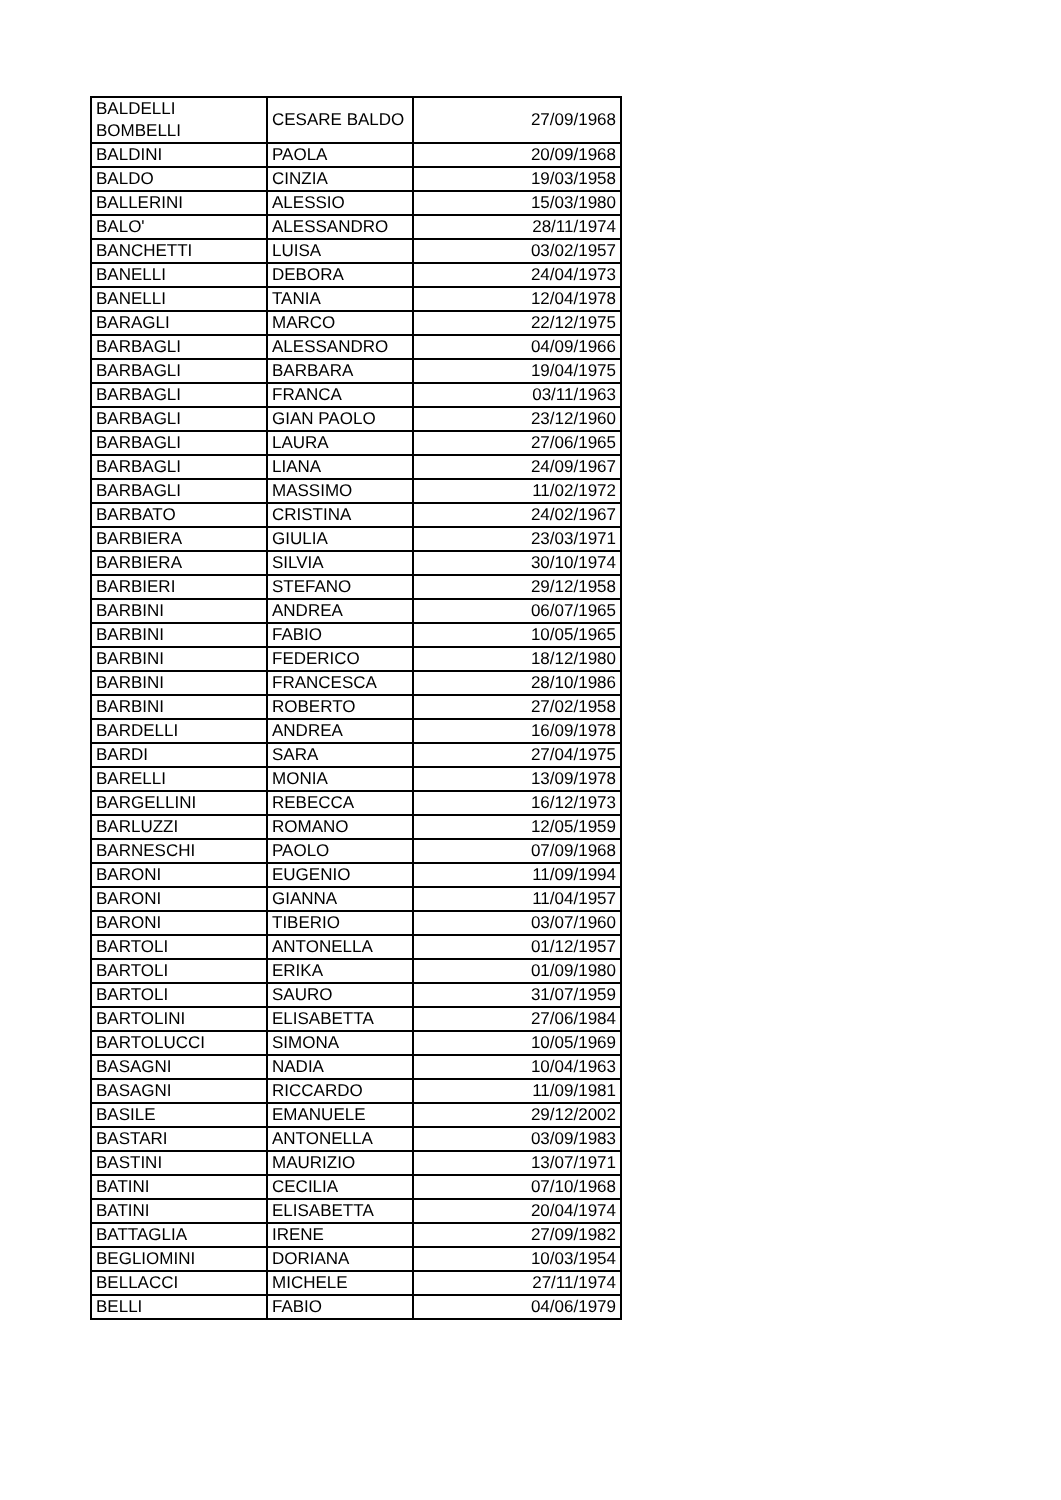| BALDELLI BOMBELLI | CESARE BALDO | 27/09/1968 |
| BALDINI | PAOLA | 20/09/1968 |
| BALDO | CINZIA | 19/03/1958 |
| BALLERINI | ALESSIO | 15/03/1980 |
| BALO' | ALESSANDRO | 28/11/1974 |
| BANCHETTI | LUISA | 03/02/1957 |
| BANELLI | DEBORA | 24/04/1973 |
| BANELLI | TANIA | 12/04/1978 |
| BARAGLI | MARCO | 22/12/1975 |
| BARBAGLI | ALESSANDRO | 04/09/1966 |
| BARBAGLI | BARBARA | 19/04/1975 |
| BARBAGLI | FRANCA | 03/11/1963 |
| BARBAGLI | GIAN PAOLO | 23/12/1960 |
| BARBAGLI | LAURA | 27/06/1965 |
| BARBAGLI | LIANA | 24/09/1967 |
| BARBAGLI | MASSIMO | 11/02/1972 |
| BARBATO | CRISTINA | 24/02/1967 |
| BARBIERA | GIULIA | 23/03/1971 |
| BARBIERA | SILVIA | 30/10/1974 |
| BARBIERI | STEFANO | 29/12/1958 |
| BARBINI | ANDREA | 06/07/1965 |
| BARBINI | FABIO | 10/05/1965 |
| BARBINI | FEDERICO | 18/12/1980 |
| BARBINI | FRANCESCA | 28/10/1986 |
| BARBINI | ROBERTO | 27/02/1958 |
| BARDELLI | ANDREA | 16/09/1978 |
| BARDI | SARA | 27/04/1975 |
| BARELLI | MONIA | 13/09/1978 |
| BARGELLINI | REBECCA | 16/12/1973 |
| BARLUZZI | ROMANO | 12/05/1959 |
| BARNESCHI | PAOLO | 07/09/1968 |
| BARONI | EUGENIO | 11/09/1994 |
| BARONI | GIANNA | 11/04/1957 |
| BARONI | TIBERIO | 03/07/1960 |
| BARTOLI | ANTONELLA | 01/12/1957 |
| BARTOLI | ERIKA | 01/09/1980 |
| BARTOLI | SAURO | 31/07/1959 |
| BARTOLINI | ELISABETTA | 27/06/1984 |
| BARTOLUCCI | SIMONA | 10/05/1969 |
| BASAGNI | NADIA | 10/04/1963 |
| BASAGNI | RICCARDO | 11/09/1981 |
| BASILE | EMANUELE | 29/12/2002 |
| BASTARI | ANTONELLA | 03/09/1983 |
| BASTINI | MAURIZIO | 13/07/1971 |
| BATINI | CECILIA | 07/10/1968 |
| BATINI | ELISABETTA | 20/04/1974 |
| BATTAGLIA | IRENE | 27/09/1982 |
| BEGLIOMINI | DORIANA | 10/03/1954 |
| BELLACCI | MICHELE | 27/11/1974 |
| BELLI | FABIO | 04/06/1979 |